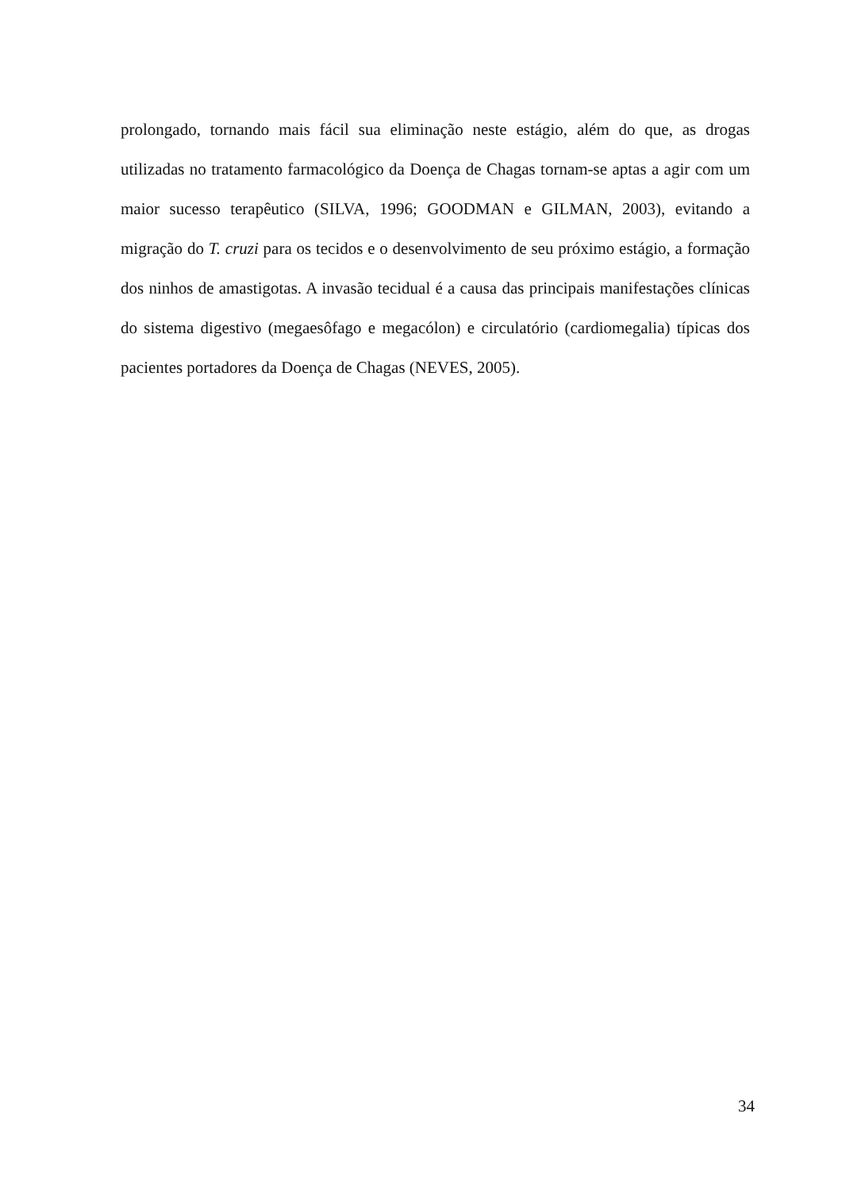prolongado, tornando mais fácil sua eliminação neste estágio, além do que, as drogas utilizadas no tratamento farmacológico da Doença de Chagas tornam-se aptas a agir com um maior sucesso terapêutico (SILVA, 1996; GOODMAN e GILMAN, 2003), evitando a migração do T. cruzi para os tecidos e o desenvolvimento de seu próximo estágio, a formação dos ninhos de amastigotas. A invasão tecidual é a causa das principais manifestações clínicas do sistema digestivo (megaesôfago e megacólon) e circulatório (cardiomegalia) típicas dos pacientes portadores da Doença de Chagas (NEVES, 2005).
34